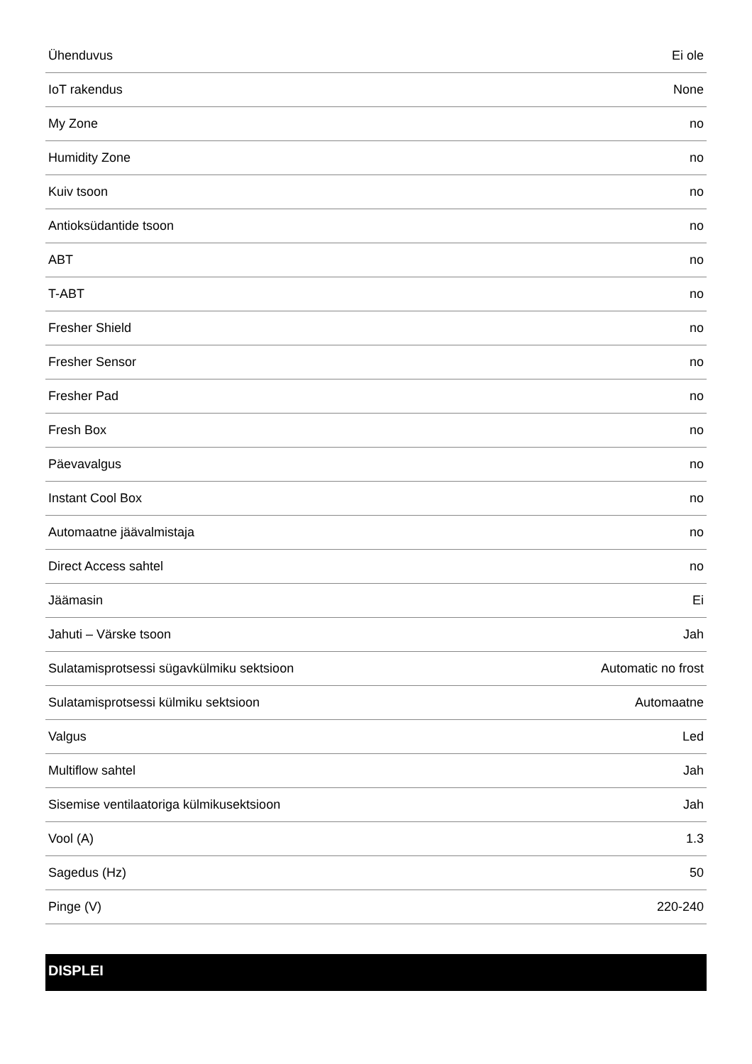| Ühenduvus | Ei ole |
| IoT rakendus | None |
| My Zone | no |
| Humidity Zone | no |
| Kuiv tsoon | no |
| Antioksüdantide tsoon | no |
| ABT | no |
| T-ABT | no |
| Fresher Shield | no |
| Fresher Sensor | no |
| Fresher Pad | no |
| Fresh Box | no |
| Päevavalgus | no |
| Instant Cool Box | no |
| Automaatne jäävalmistaja | no |
| Direct Access sahtel | no |
| Jäämasin | Ei |
| Jahuti – Värske tsoon | Jah |
| Sulatamisprotsessi sügavkülmiku sektsioon | Automatic no frost |
| Sulatamisprotsessi külmiku sektsioon | Automaatne |
| Valgus | Led |
| Multiflow sahtel | Jah |
| Sisemise ventilaatoriga külmikusektsioon | Jah |
| Vool (A) | 1.3 |
| Sagedus (Hz) | 50 |
| Pinge (V) | 220-240 |
DISPLEI